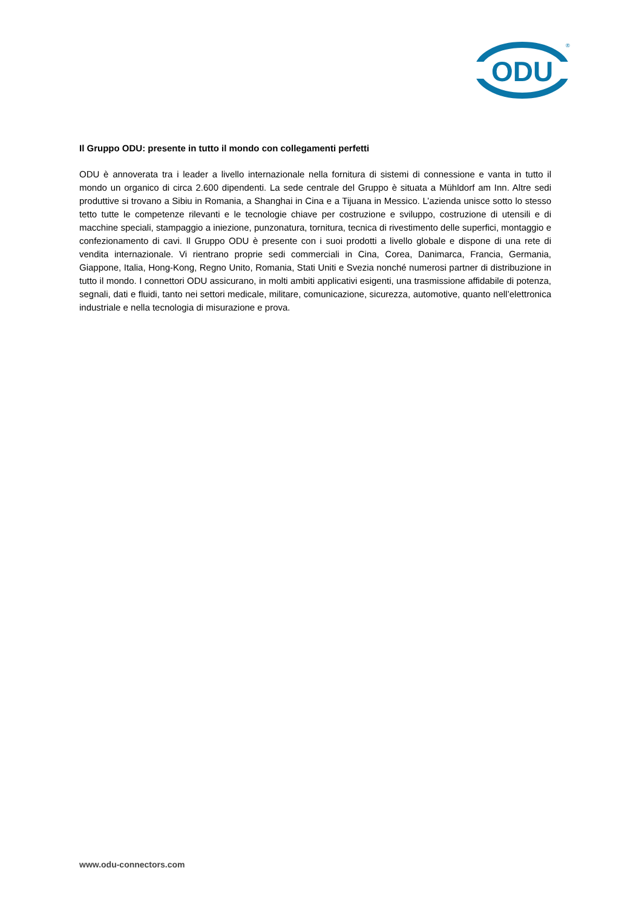ODU
®
Il Gruppo ODU: presente in tutto il mondo con collegamenti perfetti
ODU è annoverata tra i leader a livello internazionale nella fornitura di sistemi di connessione e vanta in tutto il mondo un organico di circa 2.600 dipendenti. La sede centrale del Gruppo è situata a Mühldorf am Inn. Altre sedi produttive si trovano a Sibiu in Romania, a Shanghai in Cina e a Tijuana in Messico. L’azienda unisce sotto lo stesso tetto tutte le competenze rilevanti e le tecnologie chiave per costruzione e sviluppo, costruzione di utensili e di macchine speciali, stampaggio a iniezione, punzonatura, tornitura, tecnica di rivestimento delle superfici, montaggio e confezionamento di cavi. Il Gruppo ODU è presente con i suoi prodotti a livello globale e dispone di una rete di vendita internazionale. Vi rientrano proprie sedi commerciali in Cina, Corea, Danimarca, Francia, Germania, Giappone, Italia, Hong-Kong, Regno Unito, Romania, Stati Uniti e Svezia nonché numerosi partner di distribuzione in tutto il mondo. I connettori ODU assicurano, in molti ambiti applicativi esigenti, una trasmissione affidabile di potenza, segnali, dati e fluidi, tanto nei settori medicale, militare, comunicazione, sicurezza, automotive, quanto nell’elettronica industriale e nella tecnologia di misurazione e prova.
www.odu-connectors.com